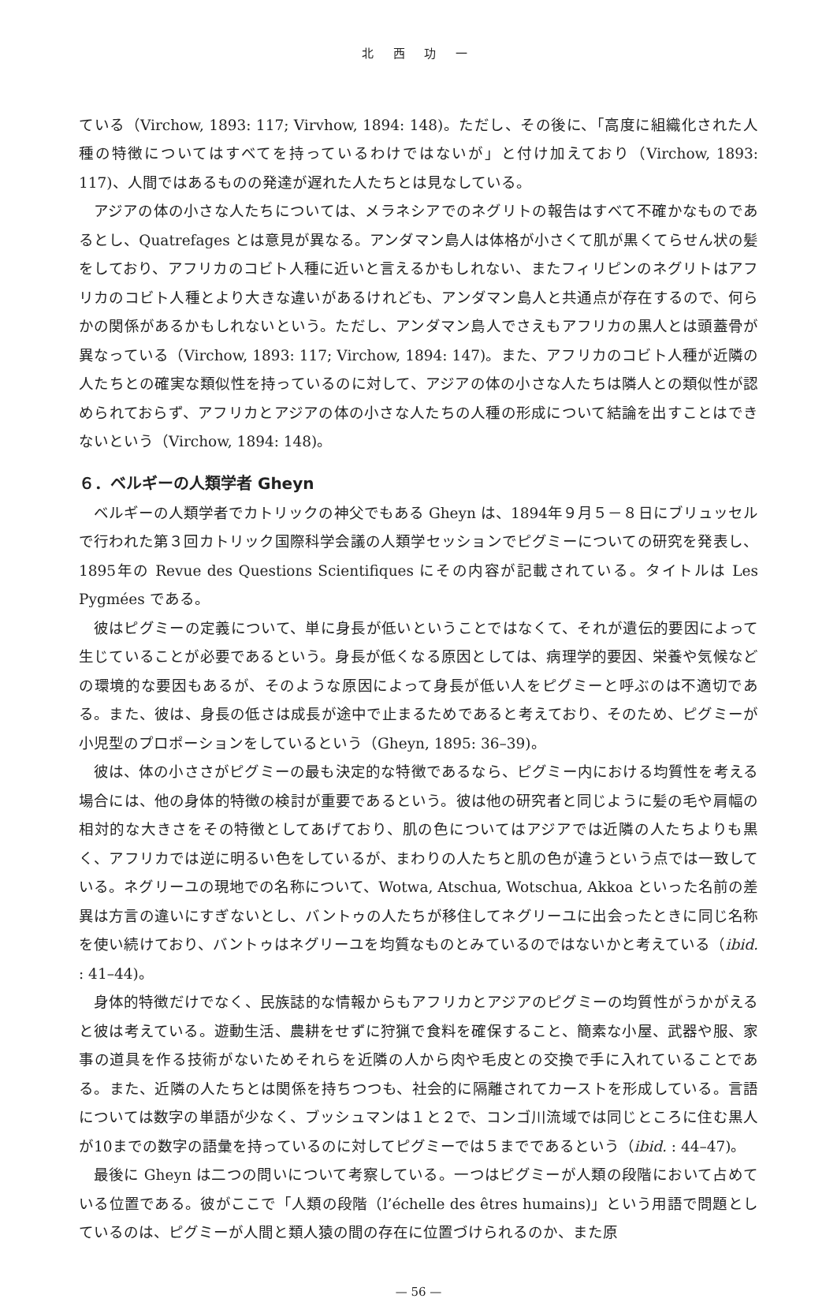北 西 功 一
ている（Virchow, 1893: 117; Virvhow, 1894: 148)。ただし、その後に、「高度に組織化された人種の特徴についてはすべてを持っているわけではないが」と付け加えており（Virchow, 1893: 117)、人間ではあるものの発達が遅れた人たちとは見なしている。
アジアの体の小さな人たちについては、メラネシアでのネグリトの報告はすべて不確かなものであるとし、Quatrefages とは意見が異なる。アンダマン島人は体格が小さくて肌が黒くてらせん状の髪をしており、アフリカのコビト人種に近いと言えるかもしれない、またフィリピンのネグリトはアフリカのコビト人種とより大きな違いがあるけれども、アンダマン島人と共通点が存在するので、何らかの関係があるかもしれないという。ただし、アンダマン島人でさえもアフリカの黒人とは頭蓋骨が異なっている（Virchow, 1893: 117; Virchow, 1894: 147)。また、アフリカのコビト人種が近隣の人たちとの確実な類似性を持っているのに対して、アジアの体の小さな人たちは隣人との類似性が認められておらず、アフリカとアジアの体の小さな人たちの人種の形成について結論を出すことはできないという（Virchow, 1894: 148)。
６．ベルギーの人類学者 Gheyn
ベルギーの人類学者でカトリックの神父でもある Gheyn は、1894年９月５－８日にブリュッセルで行われた第３回カトリック国際科学会議の人類学セッションでピグミーについての研究を発表し、1895年の Revue des Questions Scientifiques にその内容が記載されている。タイトルは Les Pygmées である。
彼はピグミーの定義について、単に身長が低いということではなくて、それが遺伝的要因によって生じていることが必要であるという。身長が低くなる原因としては、病理学的要因、栄養や気候などの環境的な要因もあるが、そのような原因によって身長が低い人をピグミーと呼ぶのは不適切である。また、彼は、身長の低さは成長が途中で止まるためであると考えており、そのため、ピグミーが小児型のプロポーションをしているという（Gheyn, 1895: 36–39)。
彼は、体の小ささがピグミーの最も決定的な特徴であるなら、ピグミー内における均質性を考える場合には、他の身体的特徴の検討が重要であるという。彼は他の研究者と同じように髪の毛や肩幅の相対的な大きさをその特徴としてあげており、肌の色についてはアジアでは近隣の人たちよりも黒く、アフリカでは逆に明るい色をしているが、まわりの人たちと肌の色が違うという点では一致している。ネグリーユの現地での名称について、Wotwa, Atschua, Wotschua, Akkoa といった名前の差異は方言の違いにすぎないとし、バントゥの人たちが移住してネグリーユに出会ったときに同じ名称を使い続けており、バントゥはネグリーユを均質なものとみているのではないかと考えている（ibid. : 41–44)。
身体的特徴だけでなく、民族誌的な情報からもアフリカとアジアのピグミーの均質性がうかがえると彼は考えている。遊動生活、農耕をせずに狩猟で食料を確保すること、簡素な小屋、武器や服、家事の道具を作る技術がないためそれらを近隣の人から肉や毛皮との交換で手に入れていることである。また、近隣の人たちとは関係を持ちつつも、社会的に隔離されてカーストを形成している。言語については数字の単語が少なく、ブッシュマンは１と２で、コンゴ川流域では同じところに住む黒人が10までの数字の語彙を持っているのに対してピグミーでは５までであるという（ibid. : 44–47)。
最後に Gheyn は二つの問いについて考察している。一つはピグミーが人類の段階において占めている位置である。彼がここで「人類の段階（l’échelle des êtres humains)」という用語で問題としているのは、ピグミーが人間と類人猿の間の存在に位置づけられるのか、また原
— 56 —